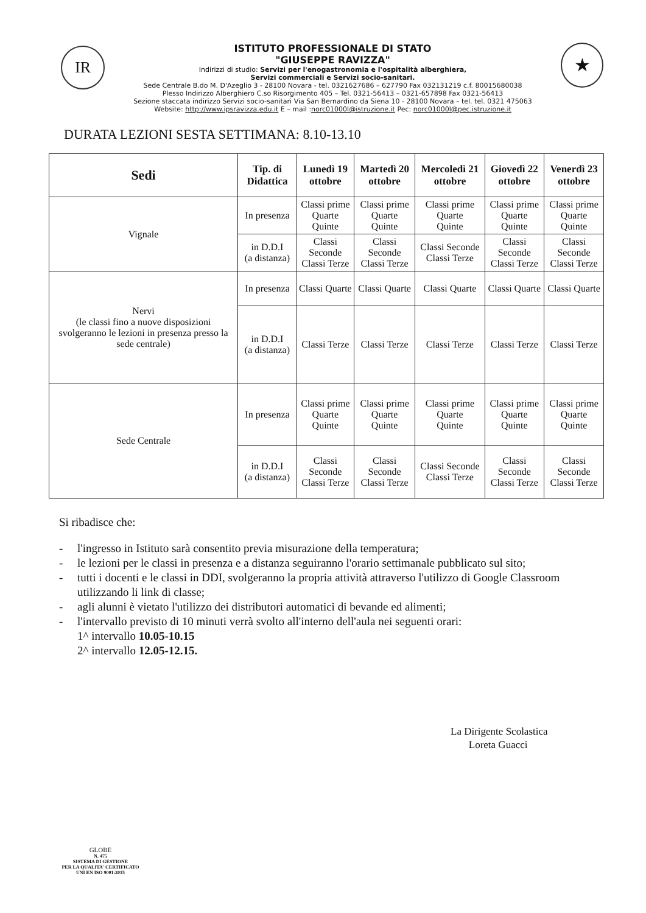IR
ISTITUTO PROFESSIONALE DI STATO
"GIUSEPPE RAVIZZA"
Indirizzi di studio: Servizi per l'enogastronomia e l'ospitalità alberghiera,
Servizi commerciali e Servizi socio-sanitari.
Sede Centrale B.do M. D'Azeglio 3 - 28100 Novara - tel. 0321627686 – 627790 Fax 032131219 c.f. 80015680038
Plesso Indirizzo Alberghiero C.so Risorgimento 405 – Tel. 0321-56413 – 0321-657898 Fax 0321-56413
Sezione staccata indirizzo Servizi socio-sanitari Via San Bernardino da Siena 10 - 28100 Novara – tel. tel. 0321 475063
Website: http://www.ipsravizza.edu.it E – mail :norc01000l@istruzione.it Pec: norc01000l@pec.istruzione.it
★
DURATA LEZIONI SESTA SETTIMANA: 8.10-13.10
| Sedi | Tip. di Didattica | Lunedì 19 ottobre | Martedì 20 ottobre | Mercoledì 21 ottobre | Giovedì 22 ottobre | Venerdì 23 ottobre |
| --- | --- | --- | --- | --- | --- | --- |
| Vignale | In presenza | Classi prime Quarte Quinte | Classi prime Quarte Quinte | Classi prime Quarte Quinte | Classi prime Quarte Quinte | Classi prime Quarte Quinte |
| | in D.D.I (a distanza) | Classi Seconde Classi Terze | Classi Seconde Classi Terze | Classi Seconde Classi Terze | Classi Seconde Classi Terze | Classi Seconde Classi Terze |
| Nervi (le classi fino a nuove disposizioni svolgeranno le lezioni in presenza presso la sede centrale) | In presenza | Classi Quarte | Classi Quarte | Classi Quarte | Classi Quarte | Classi Quarte |
| | in D.D.I (a distanza) | Classi Terze | Classi Terze | Classi Terze | Classi Terze | Classi Terze |
| Sede Centrale | In presenza | Classi prime Quarte Quinte | Classi prime Quarte Quinte | Classi prime Quarte Quinte | Classi prime Quarte Quinte | Classi prime Quarte Quinte |
| | in D.D.I (a distanza) | Classi Seconde Classi Terze | Classi Seconde Classi Terze | Classi Seconde Classi Terze | Classi Seconde Classi Terze | Classi Seconde Classi Terze |
Si ribadisce che:
- l'ingresso in Istituto sarà consentito previa misurazione della temperatura;
- le lezioni per le classi in presenza e a distanza seguiranno l'orario settimanale pubblicato sul sito;
- tutti i docenti e le classi in DDI, svolgeranno la propria attività attraverso l'utilizzo di Google Classroom utilizzando li link di classe;
- agli alunni è vietato l'utilizzo dei distributori automatici di bevande ed alimenti;
- l'intervallo previsto di 10 minuti verrà svolto all'interno dell'aula nei seguenti orari:
1^ intervallo 10.05-10.15
2^ intervallo 12.05-12.15.
La Dirigente Scolastica
Loreta Guacci
GLOBE
N. 475
SISTEMA DI GESTIONE
PER LA QUALITA' CERTIFICATO
UNI EN ISO 9001:2015